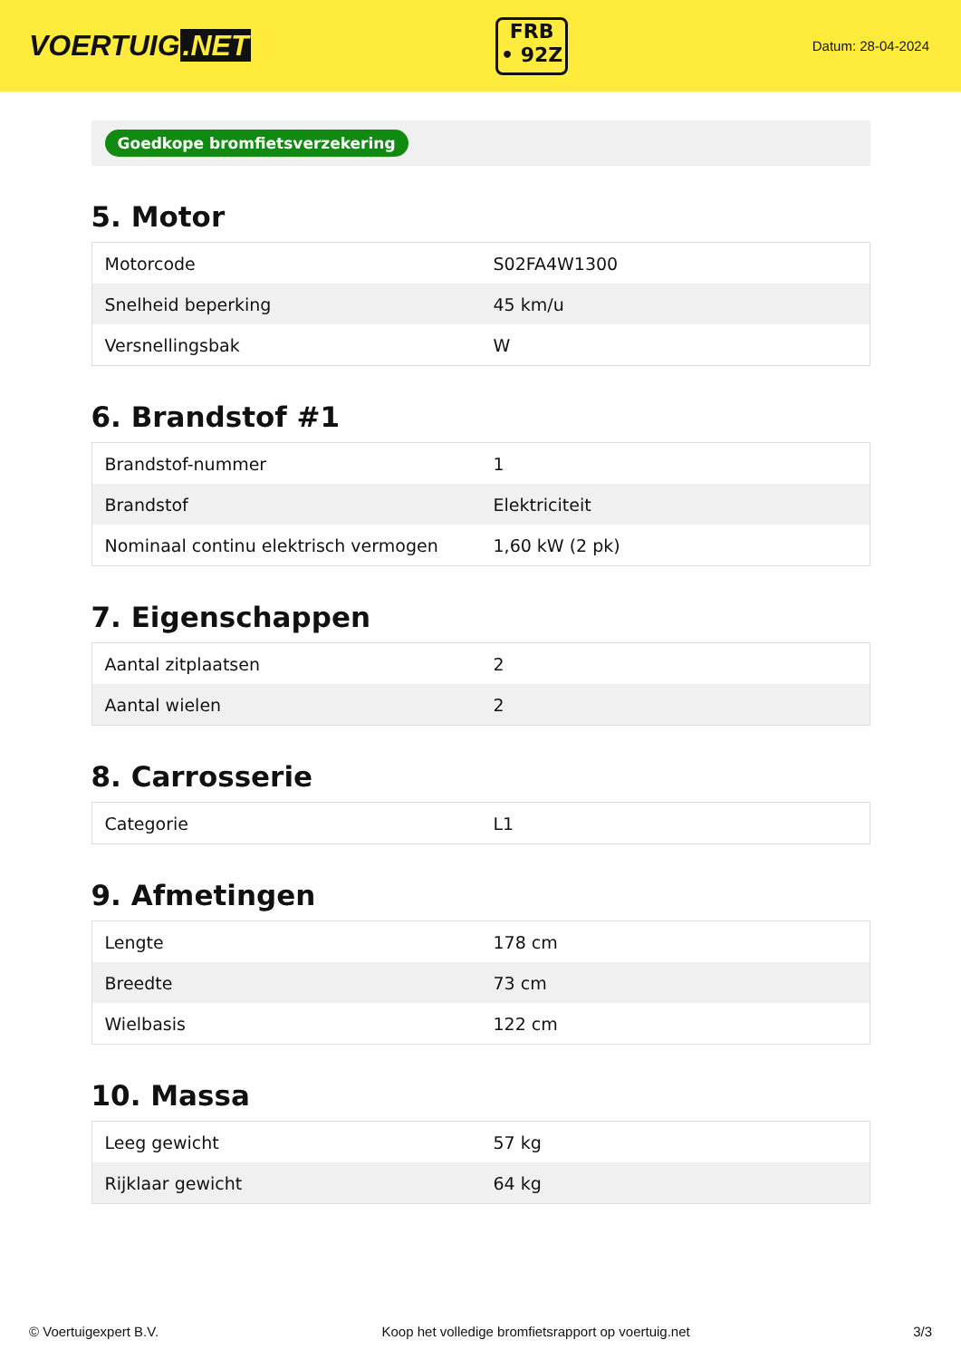VOERTUIG.NET
FRB
• 92Z
Datum: 28-04-2024
Goedkope bromfietsverzekering
5. Motor
| Motorcode | S02FA4W1300 |
| Snelheid beperking | 45 km/u |
| Versnellingsbak | W |
6. Brandstof #1
| Brandstof-nummer | 1 |
| Brandstof | Elektriciteit |
| Nominaal continu elektrisch vermogen | 1,60 kW (2 pk) |
7. Eigenschappen
| Aantal zitplaatsen | 2 |
| Aantal wielen | 2 |
8. Carrosserie
| Categorie | L1 |
9. Afmetingen
| Lengte | 178 cm |
| Breedte | 73 cm |
| Wielbasis | 122 cm |
10. Massa
| Leeg gewicht | 57 kg |
| Rijklaar gewicht | 64 kg |
© Voertuigexpert B.V. Koop het volledige bromfietsrapport op voertuig.net 3/3